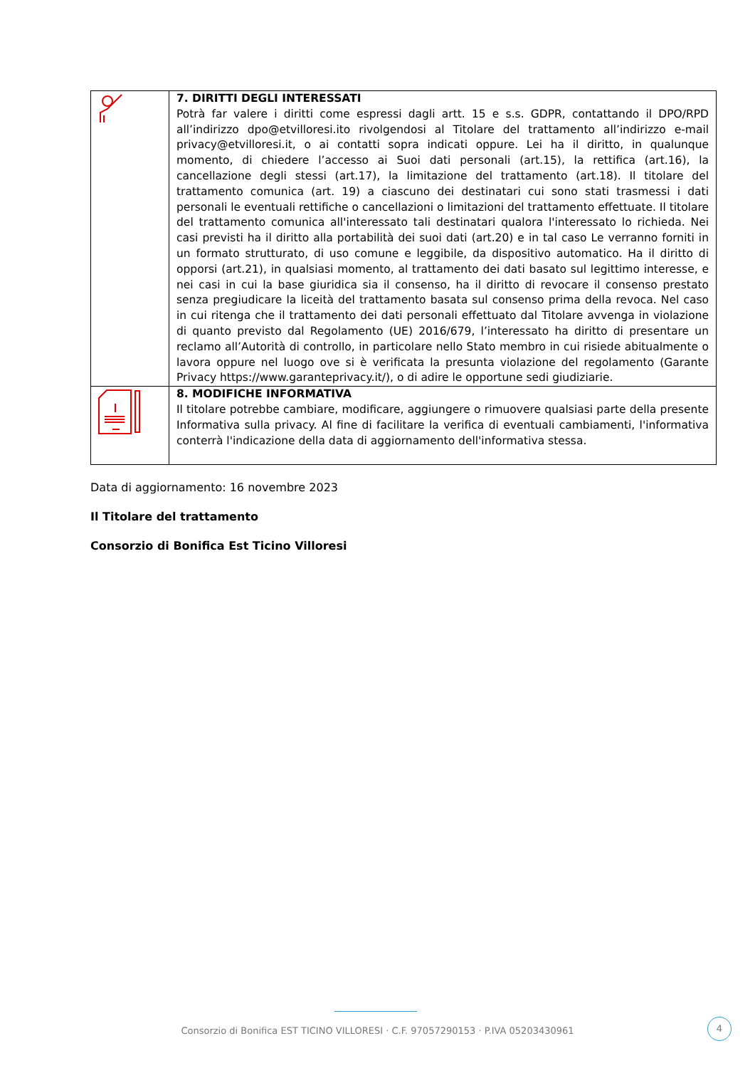| | 7. DIRITTI DEGLI INTERESSATI Potrà far valere i diritti come espressi dagli artt. 15 e s.s. GDPR, contattando il DPO/RPD all’indirizzo dpo@etvilloresi.it o rivolgendosi al Titolare del trattamento all’indirizzo e-mail privacy@etvilloresi.it , o ai contatti sopra indicati oppure. Lei ha il diritto, in qualunque momento, di chiedere l’accesso ai Suoi dati personali (art.15), la rettifica (art.16), la cancellazione degli stessi (art.17), la limitazione del trattamento (art.18). Il titolare del trattamento comunica (art. 19) a ciascuno dei destinatari cui sono stati trasmessi i dati personali le eventuali rettifiche o cancellazioni o limitazioni del trattamento effettuate. Il titolare del trattamento comunica all'interessato tali destinatari qualora l'interessato lo richieda. Nei casi previsti ha il diritto alla portabilità dei suoi dati (art.20) e in tal caso Le verranno forniti in un formato strutturato, di uso comune e leggibile, da dispositivo automatico. Ha il diritto di opporsi (art.21), in qualsiasi momento, al trattamento dei dati basato sul legittimo interesse, e nei casi in cui la base giuridica sia il consenso, ha il diritto di revocare il consenso prestato senza pregiudicare la liceità del trattamento basata sul consenso prima della revoca. Nel caso in cui ritenga che il trattamento dei dati personali effettuato dal Titolare avvenga in violazione di quanto previsto dal Regolamento (UE) 2016/679, l’interessato ha diritto di presentare un reclamo all’Autorità di controllo, in particolare nello Stato membro in cui risiede abitualmente o lavora oppure nel luogo ove si è verificata la presunta violazione del regolamento (Garante Privacy https://www.garanteprivacy.it/), o di adire le opportune sedi giudiziarie. |
| | 8. MODIFICHE INFORMATIVA Il titolare potrebbe cambiare, modificare, aggiungere o rimuovere qualsiasi parte della presente Informativa sulla privacy. Al fine di facilitare la verifica di eventuali cambiamenti, l'informativa conterrà l'indicazione della data di aggiornamento dell'informativa stessa. |
Data di aggiornamento: 16 novembre 2023
Il Titolare del trattamento
Consorzio di Bonifica Est Ticino Villoresi
Consorzio di Bonifica EST TICINO VILLORESI · C.F. 97057290153 · P.IVA 05203430961
4